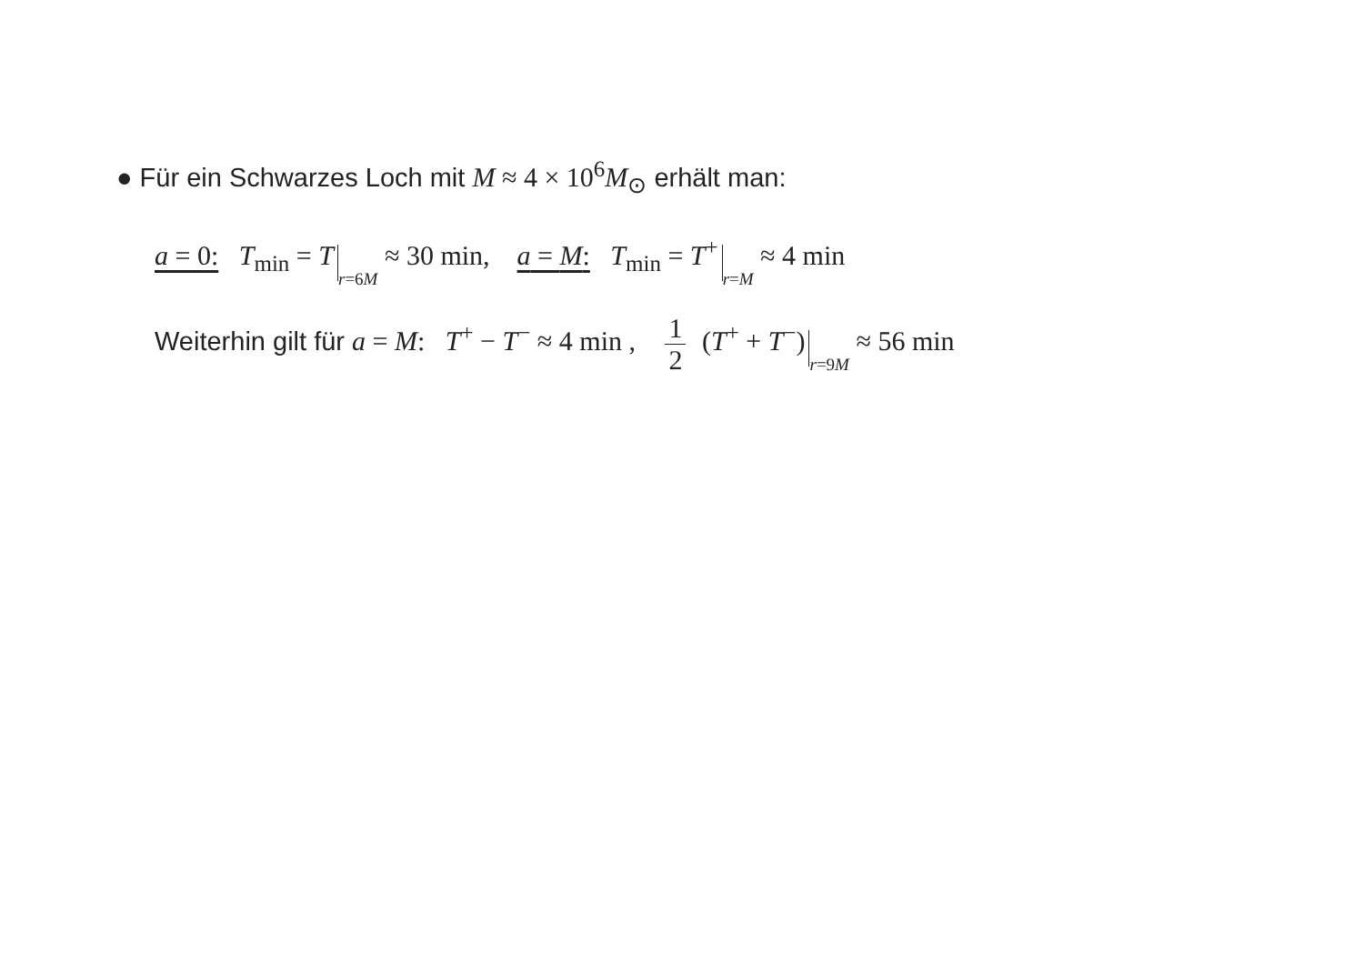● Für ein Schwarzes Loch mit M ≈ 4 × 10<sup>6</sup>M<sub>⊙</sub> erhält man:
a = 0: T<sub>min</sub> = T r=6M ≈ 30 min, a = M: T<sub>min</sub> = T<sup>+</sup> r=M ≈ 4 min
Weiterhin gilt für a = M: T<sup>+</sup> − T<sup>−</sup> ≈ 4 min , 1 2 (T<sup>+</sup> + T<sup>−</sup>) r=9M ≈ 56 min